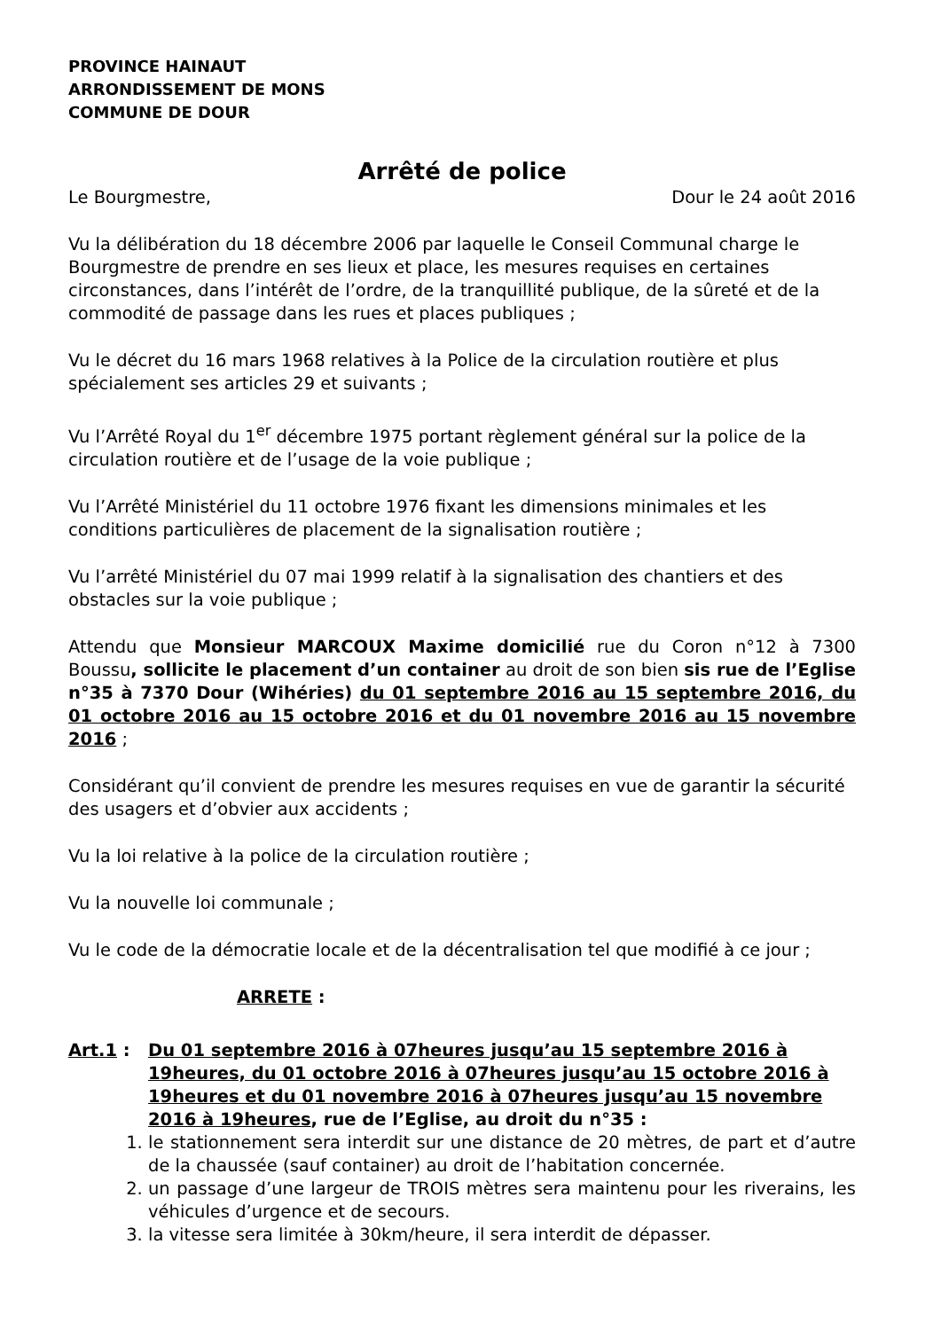PROVINCE HAINAUT
ARRONDISSEMENT DE MONS
COMMUNE DE DOUR
Arrêté de police
Le Bourgmestre, Dour le 24 août 2016
Vu la délibération du 18 décembre 2006 par laquelle le Conseil Communal charge le Bourgmestre de prendre en ses lieux et place, les mesures requises en certaines circonstances, dans l’intérêt de l’ordre, de la tranquillité publique, de la sûreté et de la commodité de passage dans les rues et places publiques ;
Vu le décret du 16 mars 1968 relatives à la Police de la circulation routière et plus spécialement ses articles 29 et suivants ;
Vu l’Arrêté Royal du 1<sup>er</sup> décembre 1975 portant règlement général sur la police de la circulation routière et de l’usage de la voie publique ;
Vu l’Arrêté Ministériel du 11 octobre 1976 fixant les dimensions minimales et les conditions particulières de placement de la signalisation routière ;
Vu l’arrêté Ministériel du 07 mai 1999 relatif à la signalisation des chantiers et des obstacles sur la voie publique ;
Attendu que Monsieur MARCOUX Maxime domicilié rue du Coron n°12 à 7300 Boussu, sollicite le placement d’un container au droit de son bien sis rue de l’Eglise n°35 à 7370 Dour (Wihéries) du 01 septembre 2016 au 15 septembre 2016, du 01 octobre 2016 au 15 octobre 2016 et du 01 novembre 2016 au 15 novembre 2016 ;
Considérant qu’il convient de prendre les mesures requises en vue de garantir la sécurité des usagers et d’obvier aux accidents ;
Vu la loi relative à la police de la circulation routière ;
Vu la nouvelle loi communale ;
Vu le code de la démocratie locale et de la décentralisation tel que modifié à ce jour ;
ARRETE :
Art.1 : Du 01 septembre 2016 à 07heures jusqu’au 15 septembre 2016 à 19heures, du 01 octobre 2016 à 07heures jusqu’au 15 octobre 2016 à 19heures et du 01 novembre 2016 à 07heures jusqu’au 15 novembre 2016 à 19heures, rue de l’Eglise, au droit du n°35 :
1. le stationnement sera interdit sur une distance de 20 mètres, de part et d’autre de la chaussée (sauf container) au droit de l’habitation concernée.
2. un passage d’une largeur de TROIS mètres sera maintenu pour les riverains, les véhicules d’urgence et de secours.
3. la vitesse sera limitée à 30km/heure, il sera interdit de dépasser.